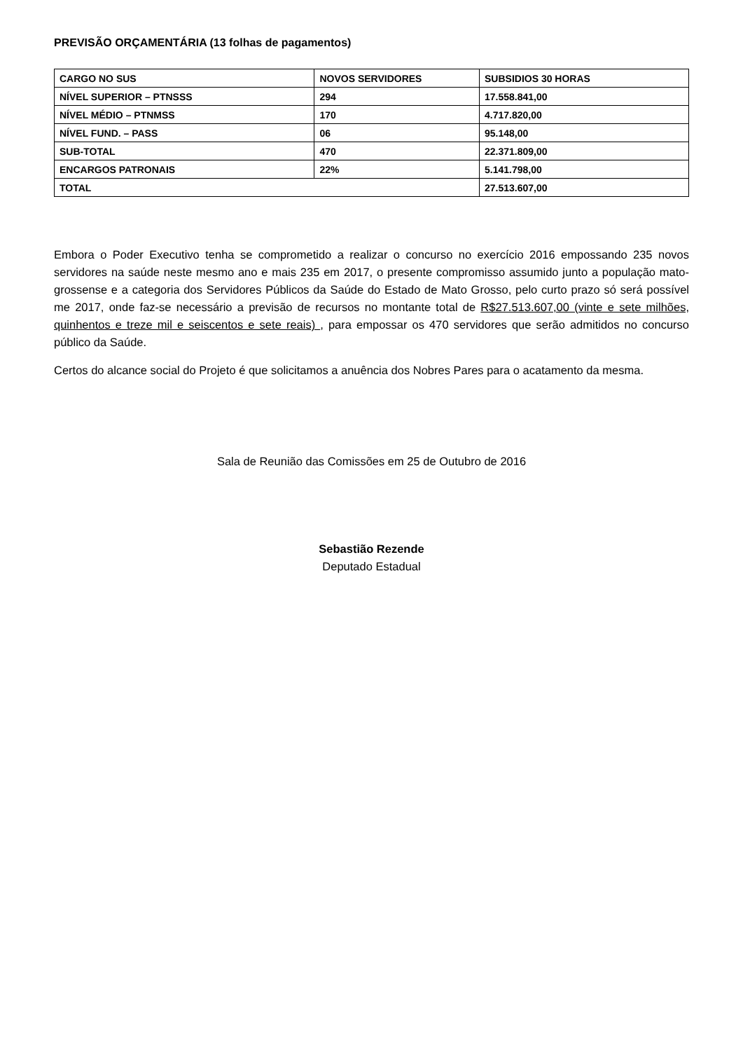PREVISÃO ORÇAMENTÁRIA (13 folhas de pagamentos)
| CARGO NO SUS | NOVOS SERVIDORES | SUBSIDIOS 30 HORAS |
| --- | --- | --- |
| NÍVEL SUPERIOR – PTNSSS | 294 | 17.558.841,00 |
| NÍVEL MÉDIO – PTNMSS | 170 | 4.717.820,00 |
| NÍVEL FUND. – PASS | 06 | 95.148,00 |
| SUB-TOTAL | 470 | 22.371.809,00 |
| ENCARGOS PATRONAIS | 22% | 5.141.798,00 |
| TOTAL | | 27.513.607,00 |
Embora o Poder Executivo tenha se comprometido a realizar o concurso no exercício 2016 empossando 235 novos servidores na saúde neste mesmo ano e mais 235 em 2017, o presente compromisso assumido junto a população mato-grossense e a categoria dos Servidores Públicos da Saúde do Estado de Mato Grosso, pelo curto prazo só será possível me 2017, onde faz-se necessário a previsão de recursos no montante total de R$27.513.607,00 (vinte e sete milhões, quinhentos e treze mil e seiscentos e sete reais) , para empossar os 470 servidores que serão admitidos no concurso público da Saúde.
Certos do alcance social do Projeto é que solicitamos a anuência dos Nobres Pares para o acatamento da mesma.
Sala de Reunião das Comissões em 25 de Outubro de 2016
Sebastião Rezende
Deputado Estadual